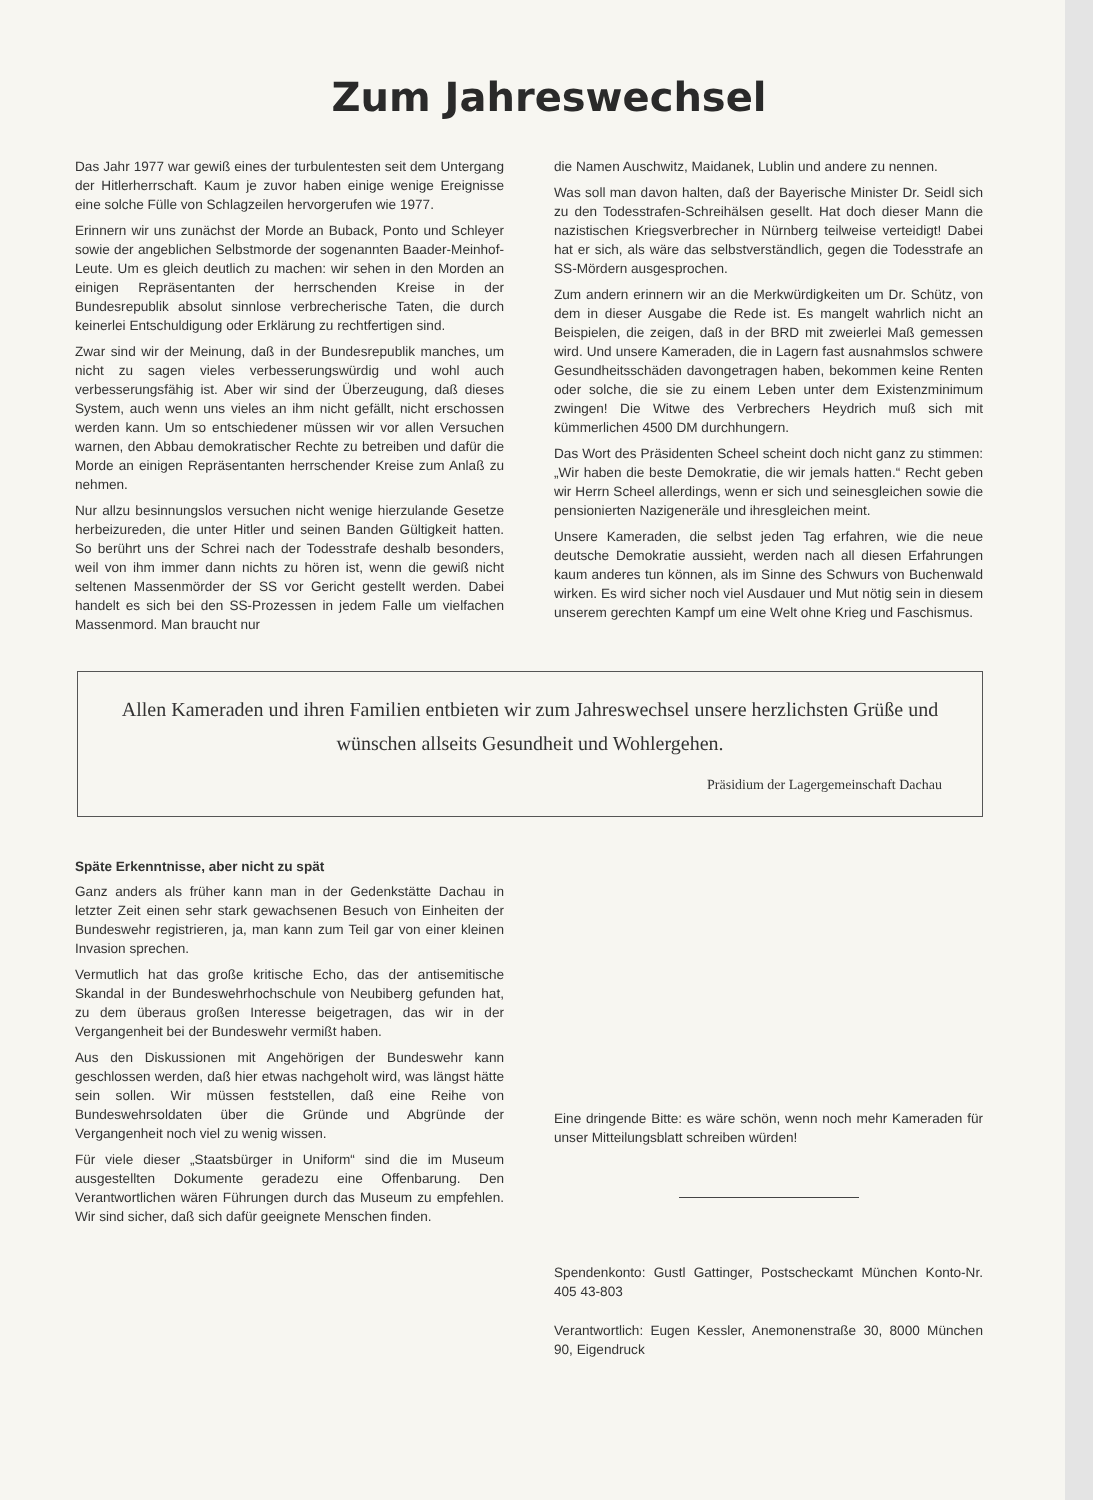Zum Jahreswechsel
Das Jahr 1977 war gewiß eines der turbulentesten seit dem Untergang der Hitlerherrschaft. Kaum je zuvor haben einige wenige Ereignisse eine solche Fülle von Schlagzeilen hervorgerufen wie 1977.
Erinnern wir uns zunächst der Morde an Buback, Ponto und Schleyer sowie der angeblichen Selbstmorde der sogenannten Baader-Meinhof-Leute. Um es gleich deutlich zu machen: wir sehen in den Morden an einigen Repräsentanten der herrschenden Kreise in der Bundesrepublik absolut sinnlose verbrecherische Taten, die durch keinerlei Entschuldigung oder Erklärung zu rechtfertigen sind.
Zwar sind wir der Meinung, daß in der Bundesrepublik manches, um nicht zu sagen vieles verbesserungswürdig und wohl auch verbesserungsfähig ist. Aber wir sind der Überzeugung, daß dieses System, auch wenn uns vieles an ihm nicht gefällt, nicht erschossen werden kann. Um so entschiedener müssen wir vor allen Versuchen warnen, den Abbau demokratischer Rechte zu betreiben und dafür die Morde an einigen Repräsentanten herrschender Kreise zum Anlaß zu nehmen.
Nur allzu besinnungslos versuchen nicht wenige hierzulande Gesetze herbeizureden, die unter Hitler und seinen Banden Gültigkeit hatten. So berührt uns der Schrei nach der Todesstrafe deshalb besonders, weil von ihm immer dann nichts zu hören ist, wenn die gewiß nicht seltenen Massenmörder der SS vor Gericht gestellt werden. Dabei handelt es sich bei den SS-Prozessen in jedem Falle um vielfachen Massenmord. Man braucht nur
die Namen Auschwitz, Maidanek, Lublin und andere zu nennen.
Was soll man davon halten, daß der Bayerische Minister Dr. Seidl sich zu den Todesstrafen-Schreihälsen gesellt. Hat doch dieser Mann die nazistischen Kriegsverbrecher in Nürnberg teilweise verteidigt! Dabei hat er sich, als wäre das selbstverständlich, gegen die Todesstrafe an SS-Mördern ausgesprochen.
Zum andern erinnern wir an die Merkwürdigkeiten um Dr. Schütz, von dem in dieser Ausgabe die Rede ist. Es mangelt wahrlich nicht an Beispielen, die zeigen, daß in der BRD mit zweierlei Maß gemessen wird. Und unsere Kameraden, die in Lagern fast ausnahmslos schwere Gesundheitsschäden davongetragen haben, bekommen keine Renten oder solche, die sie zu einem Leben unter dem Existenzminimum zwingen! Die Witwe des Verbrechers Heydrich muß sich mit kümmerlichen 4500 DM durchhungern.
Das Wort des Präsidenten Scheel scheint doch nicht ganz zu stimmen: „Wir haben die beste Demokratie, die wir jemals hatten.“ Recht geben wir Herrn Scheel allerdings, wenn er sich und seinesgleichen sowie die pensionierten Nazigeneräle und ihresgleichen meint.
Unsere Kameraden, die selbst jeden Tag erfahren, wie die neue deutsche Demokratie aussieht, werden nach all diesen Erfahrungen kaum anderes tun können, als im Sinne des Schwurs von Buchenwald wirken. Es wird sicher noch viel Ausdauer und Mut nötig sein in diesem unserem gerechten Kampf um eine Welt ohne Krieg und Faschismus.
Allen Kameraden und ihren Familien entbieten wir zum Jahreswechsel unsere herzlichsten Grüße und wünschen allseits Gesundheit und Wohlergehen.
Präsidium der Lagergemeinschaft Dachau
Späte Erkenntnisse, aber nicht zu spät
Ganz anders als früher kann man in der Gedenkstätte Dachau in letzter Zeit einen sehr stark gewachsenen Besuch von Einheiten der Bundeswehr registrieren, ja, man kann zum Teil gar von einer kleinen Invasion sprechen.
Vermutlich hat das große kritische Echo, das der antisemitische Skandal in der Bundeswehrhochschule von Neubiberg gefunden hat, zu dem überaus großen Interesse beigetragen, das wir in der Vergangenheit bei der Bundeswehr vermißt haben.
Aus den Diskussionen mit Angehörigen der Bundeswehr kann geschlossen werden, daß hier etwas nachgeholt wird, was längst hätte sein sollen. Wir müssen feststellen, daß eine Reihe von Bundeswehrsoldaten über die Gründe und Abgründe der Vergangenheit noch viel zu wenig wissen.
Für viele dieser „Staatsbürger in Uniform“ sind die im Museum ausgestellten Dokumente geradezu eine Offenbarung. Den Verantwortlichen wären Führungen durch das Museum zu empfehlen. Wir sind sicher, daß sich dafür geeignete Menschen finden.
Eine dringende Bitte: es wäre schön, wenn noch mehr Kameraden für unser Mitteilungsblatt schreiben würden!
Spendenkonto: Gustl Gattinger, Postscheckamt München Konto-Nr. 405 43-803
Verantwortlich: Eugen Kessler, Anemonenstraße 30, 8000 München 90, Eigendruck